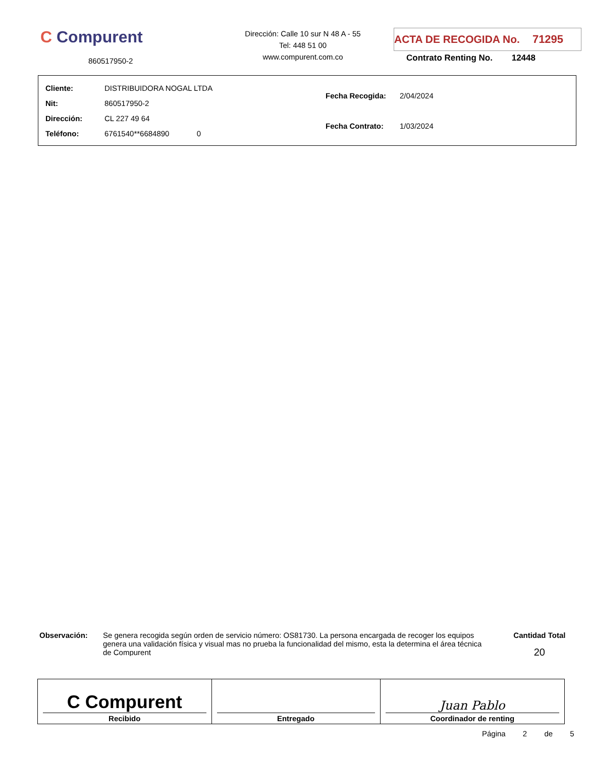C Compurent
860517950-2
Dirección: Calle 10 sur N 48 A - 55
Tel: 448 51 00
www.compurent.com.co
ACTA DE RECOGIDA No. 71295
Contrato Renting No. 12448
| Cliente: | DISTRIBUIDORA NOGAL LTDA |
| Nit: | 860517950-2 |
| Dirección: | CL 227 49 64 |
| Teléfono: | 6761540**6684890 0 |
| Fecha Recogida: | 2/04/2024 |
| Fecha Contrato: | 1/03/2024 |
Observación:
Se genera recogida según orden de servicio número: OS81730. La persona encargada de recoger los equipos genera una validación física y visual mas no prueba la funcionalidad del mismo, esta la determina el área técnica de Compurent
Cantidad Total
20
| C Compurent Recibido | Entregado | Juan Pablo Coordinador de renting |
Página 2 de 5